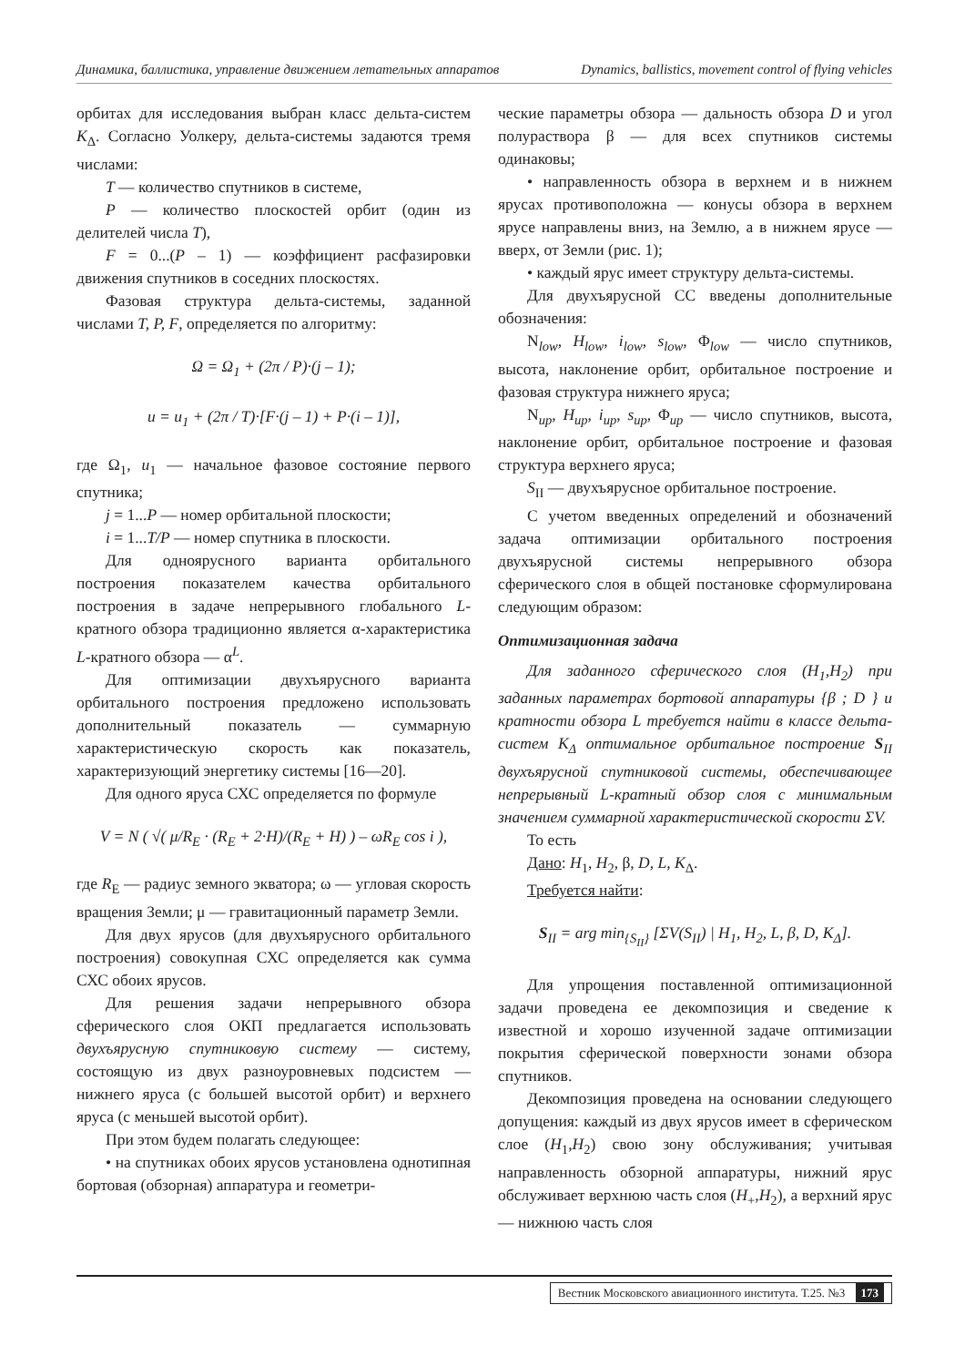Динамика, баллистика, управление движением летательных аппаратов Dynamics, ballistics, movement control of flying vehicles
орбитах для исследования выбран класс дельта-систем K<sub>Δ</sub>. Согласно Уолкеру, дельта-системы задаются тремя числами:
T — количество спутников в системе,
P — количество плоскостей орбит (один из делителей числа T),
F = 0...(P – 1) — коэффициент расфазировки движения спутников в соседних плоскостях.
Фазовая структура дельта-системы, заданной числами T, P, F, определяется по алгоритму:
Ω = Ω<sub>1</sub> + (2π / P)·(j – 1);
u = u<sub>1</sub> + (2π / T)·[F·(j – 1) + P·(i – 1)],
где Ω<sub>1</sub>, u<sub>1</sub> — начальное фазовое состояние первого спутника;
j = 1...P — номер орбитальной плоскости;
i = 1...T/P — номер спутника в плоскости.
Для одноярусного варианта орбитального построения показателем качества орбитального построения в задаче непрерывного глобального L-кратного обзора традиционно является α-характеристика L-кратного обзора — α<sup>L</sup>.
Для оптимизации двухъярусного варианта орбитального построения предложено использовать дополнительный показатель — суммарную характеристическую скорость как показатель, характеризующий энергетику системы [16—20].
Для одного яруса СХС определяется по формуле
V = N ( √( μ/R<sub>E</sub> · (R<sub>E</sub> + 2·H)/(R<sub>E</sub> + H) ) – ωR<sub>E</sub> cos i ),
где R<sub>E</sub> — радиус земного экватора; ω — угловая скорость вращения Земли; μ — гравитационный параметр Земли.
Для двух ярусов (для двухъярусного орбитального построения) совокупная СХС определяется как сумма СХС обоих ярусов.
Для решения задачи непрерывного обзора сферического слоя ОКП предлагается использовать двухъярусную спутниковую систему — систему, состоящую из двух разноуровневых подсистем — нижнего яруса (с большей высотой орбит) и верхнего яруса (с меньшей высотой орбит).
При этом будем полагать следующее:
• на спутниках обоих ярусов установлена однотипная бортовая (обзорная) аппаратура и геометри-
ческие параметры обзора — дальность обзора D и угол полураствора β — для всех спутников системы одинаковы;
• направленность обзора в верхнем и в нижнем ярусах противоположна — конусы обзора в верхнем ярусе направлены вниз, на Землю, а в нижнем ярусе — вверх, от Земли (рис. 1);
• каждый ярус имеет структуру дельта-системы.
Для двухъярусной СС введены дополнительные обозначения:
N<sub>low</sub>, H<sub>low</sub>, i<sub>low</sub>, s<sub>low</sub>, Φ<sub>low</sub> — число спутников, высота, наклонение орбит, орбитальное построение и фазовая структура нижнего яруса;
N<sub>up</sub>, H<sub>up</sub>, i<sub>up</sub>, s<sub>up</sub>, Φ<sub>up</sub> — число спутников, высота, наклонение орбит, орбитальное построение и фазовая структура верхнего яруса;
S<sub>II</sub> — двухъярусное орбитальное построение.
С учетом введенных определений и обозначений задача оптимизации орбитального построения двухъярусной системы непрерывного обзора сферического слоя в общей постановке сформулирована следующим образом:
Оптимизационная задача
Для заданного сферического слоя (H<sub>1</sub>,H<sub>2</sub>) при заданных параметрах бортовой аппаратуры {β ; D } и кратности обзора L требуется найти в классе дельта-систем K<sub>Δ</sub> оптимальное орбитальное построение S<sub>II</sub> двухъярусной спутниковой системы, обеспечивающее непрерывный L-кратный обзор слоя с минимальным значением суммарной характеристической скорости ΣV.
То есть
Дано: H<sub>1</sub>, H<sub>2</sub>, β, D, L, K<sub>Δ</sub>.
Требуется найти:
S<sub>II</sub> = arg min<sub>{S<sub>II</sub>}</sub> [ΣV(S<sub>II</sub>) | H<sub>1</sub>, H<sub>2</sub>, L, β, D, K<sub>Δ</sub>].
Для упрощения поставленной оптимизационной задачи проведена ее декомпозиция и сведение к известной и хорошо изученной задаче оптимизации покрытия сферической поверхности зонами обзора спутников.
Декомпозиция проведена на основании следующего допущения: каждый из двух ярусов имеет в сферическом слое (H<sub>1</sub>,H<sub>2</sub>) свою зону обслуживания; учитывая направленность обзорной аппаратуры, нижний ярус обслуживает верхнюю часть слоя (H<sub>+</sub>,H<sub>2</sub>), а верхний ярус — нижнюю часть слоя
Вестник Московского авиационного института. Т.25. №3 173